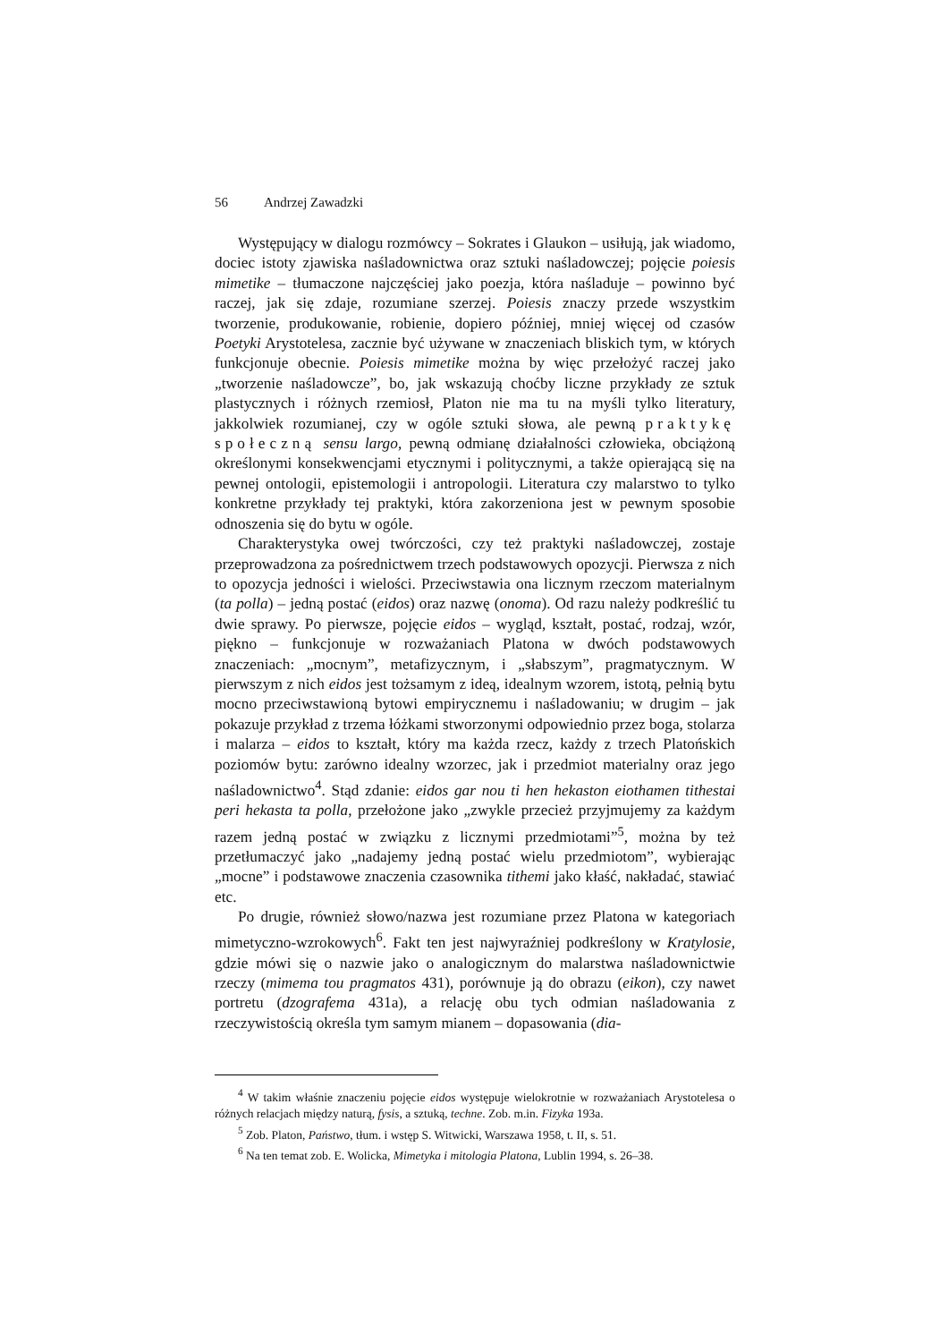56 Andrzej Zawadzki
Występujący w dialogu rozmówcy – Sokrates i Glaukon – usiłują, jak wiadomo, dociec istoty zjawiska naśladownictwa oraz sztuki naśladowczej; pojęcie poiesis mimetike – tłumaczone najczęściej jako poezja, która naśladuje – powinno być raczej, jak się zdaje, rozumiane szerzej. Poiesis znaczy przede wszystkim tworzenie, produkowanie, robienie, dopiero później, mniej więcej od czasów Poetyki Arystotelesa, zacznie być używane w znaczeniach bliskich tym, w których funkcjonuje obecnie. Poiesis mimetike można by więc przełożyć raczej jako „tworzenie naśladowcze”, bo, jak wskazują choćby liczne przykłady ze sztuk plastycznych i różnych rzemiosł, Platon nie ma tu na myśli tylko literatury, jakkolwiek rozumianej, czy w ogóle sztuki słowa, ale pewną praktykę społeczną sensu largo, pewną odmianę działalności człowieka, obciążoną określonymi konsekwencjami etycznymi i politycznymi, a także opierającą się na pewnej ontologii, epistemologii i antropologii. Literatura czy malarstwo to tylko konkretne przykłady tej praktyki, która zakorzeniona jest w pewnym sposobie odnoszenia się do bytu w ogóle.
Charakterystyka owej twórczości, czy też praktyki naśladowczej, zostaje przeprowadzona za pośrednictwem trzech podstawowych opozycji. Pierwsza z nich to opozycja jedności i wielości. Przeciwstawia ona licznym rzeczom materialnym (ta polla) – jedną postać (eidos) oraz nazwę (onoma). Od razu należy podkreślić tu dwie sprawy. Po pierwsze, pojęcie eidos – wygląd, kształt, postać, rodzaj, wzór, piękno – funkcjonuje w rozważaniach Platona w dwóch podstawowych znaczeniach: „mocnym”, metafizycznym, i „słabszym”, pragmatycznym. W pierwszym z nich eidos jest tożsamym z ideą, idealnym wzorem, istotą, pełnią bytu mocno przeciwstawioną bytowi empirycznemu i naśladowaniu; w drugim – jak pokazuje przykład z trzema łóżkami stworzonymi odpowiednio przez boga, stolarza i malarza – eidos to kształt, który ma każda rzecz, każdy z trzech Platońskich poziomów bytu: zarówno idealny wzorzec, jak i przedmiot materialny oraz jego naśladownictwo<sup>4</sup>. Stąd zdanie: eidos gar nou ti hen hekaston eiothamen tithestai peri hekasta ta polla, przełożone jako „zwykle przecież przyjmujemy za każdym razem jedną postać w związku z licznymi przedmiotami”<sup>5</sup>, można by też przetłumaczyć jako „nadajemy jedną postać wielu przedmiotom”, wybierając „mocne” i podstawowe znaczenia czasownika tithemi jako kłaść, nakładać, stawiać etc.
Po drugie, również słowo/nazwa jest rozumiane przez Platona w kategoriach mimetyczno-wzrokowych<sup>6</sup>. Fakt ten jest najwyraźniej podkreślony w Kratylosie, gdzie mówi się o nazwie jako o analogicznym do malarstwa naśladownictwie rzeczy (mimema tou pragmatos 431), porównuje ją do obrazu (eikon), czy nawet portretu (dzografema 431a), a relację obu tych odmian naśladowania z rzeczywistością określa tym samym mianem – dopasowania (dia-
<sup>4</sup> W takim właśnie znaczeniu pojęcie eidos występuje wielokrotnie w rozważaniach Arystotelesa o różnych relacjach między naturą, fysis, a sztuką, techne. Zob. m.in. Fizyka 193a.
<sup>5</sup> Zob. Platon, Państwo, tłum. i wstęp S. Witwicki, Warszawa 1958, t. II, s. 51.
<sup>6</sup> Na ten temat zob. E. Wolicka, Mimetyka i mitologia Platona, Lublin 1994, s. 26–38.